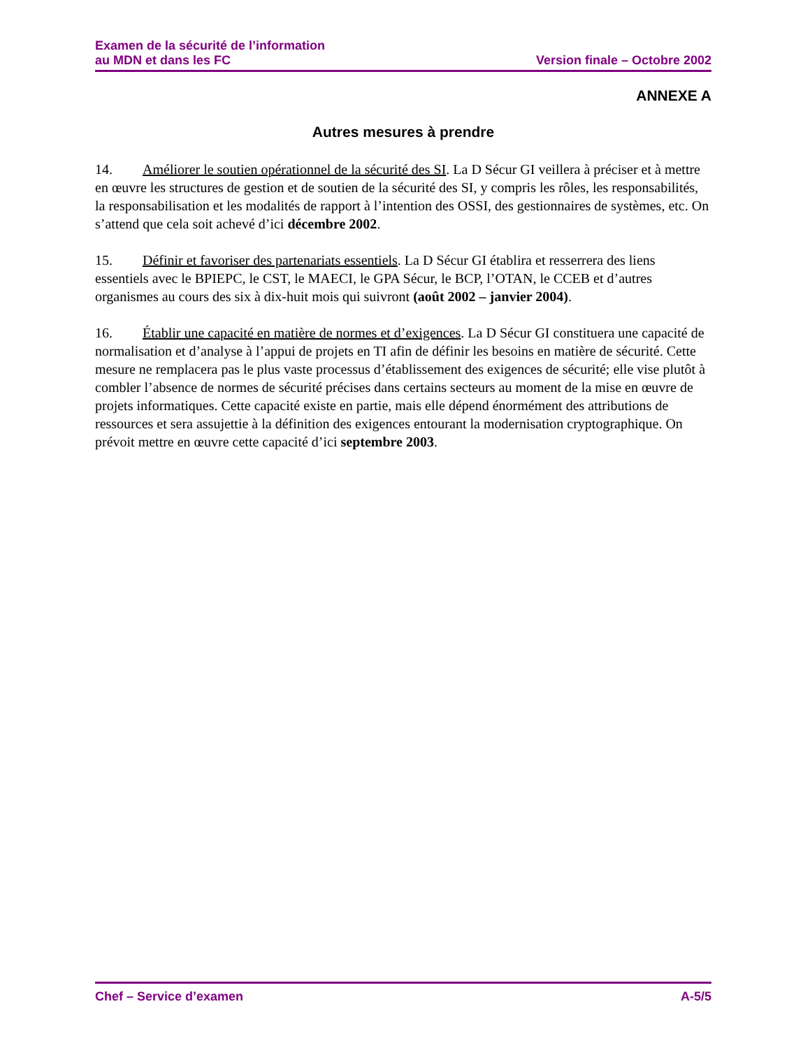Examen de la sécurité de l’information
au MDN et dans les FC
Version finale – Octobre 2002
ANNEXE A
Autres mesures à prendre
14. Améliorer le soutien opérationnel de la sécurité des SI. La D Sécur GI veillera à préciser et à mettre en œuvre les structures de gestion et de soutien de la sécurité des SI, y compris les rôles, les responsabilités, la responsabilisation et les modalités de rapport à l’intention des OSSI, des gestionnaires de systèmes, etc. On s’attend que cela soit achevé d’ici décembre 2002.
15. Définir et favoriser des partenariats essentiels. La D Sécur GI établira et resserrera des liens essentiels avec le BPIEPC, le CST, le MAECI, le GPA Sécur, le BCP, l’OTAN, le CCEB et d’autres organismes au cours des six à dix-huit mois qui suivront (août 2002 – janvier 2004).
16. Établir une capacité en matière de normes et d’exigences. La D Sécur GI constituera une capacité de normalisation et d’analyse à l’appui de projets en TI afin de définir les besoins en matière de sécurité. Cette mesure ne remplacera pas le plus vaste processus d’établissement des exigences de sécurité; elle vise plutôt à combler l’absence de normes de sécurité précises dans certains secteurs au moment de la mise en œuvre de projets informatiques. Cette capacité existe en partie, mais elle dépend énormément des attributions de ressources et sera assujettie à la définition des exigences entourant la modernisation cryptographique. On prévoit mettre en œuvre cette capacité d’ici septembre 2003.
Chef – Service d’examen A-5/5